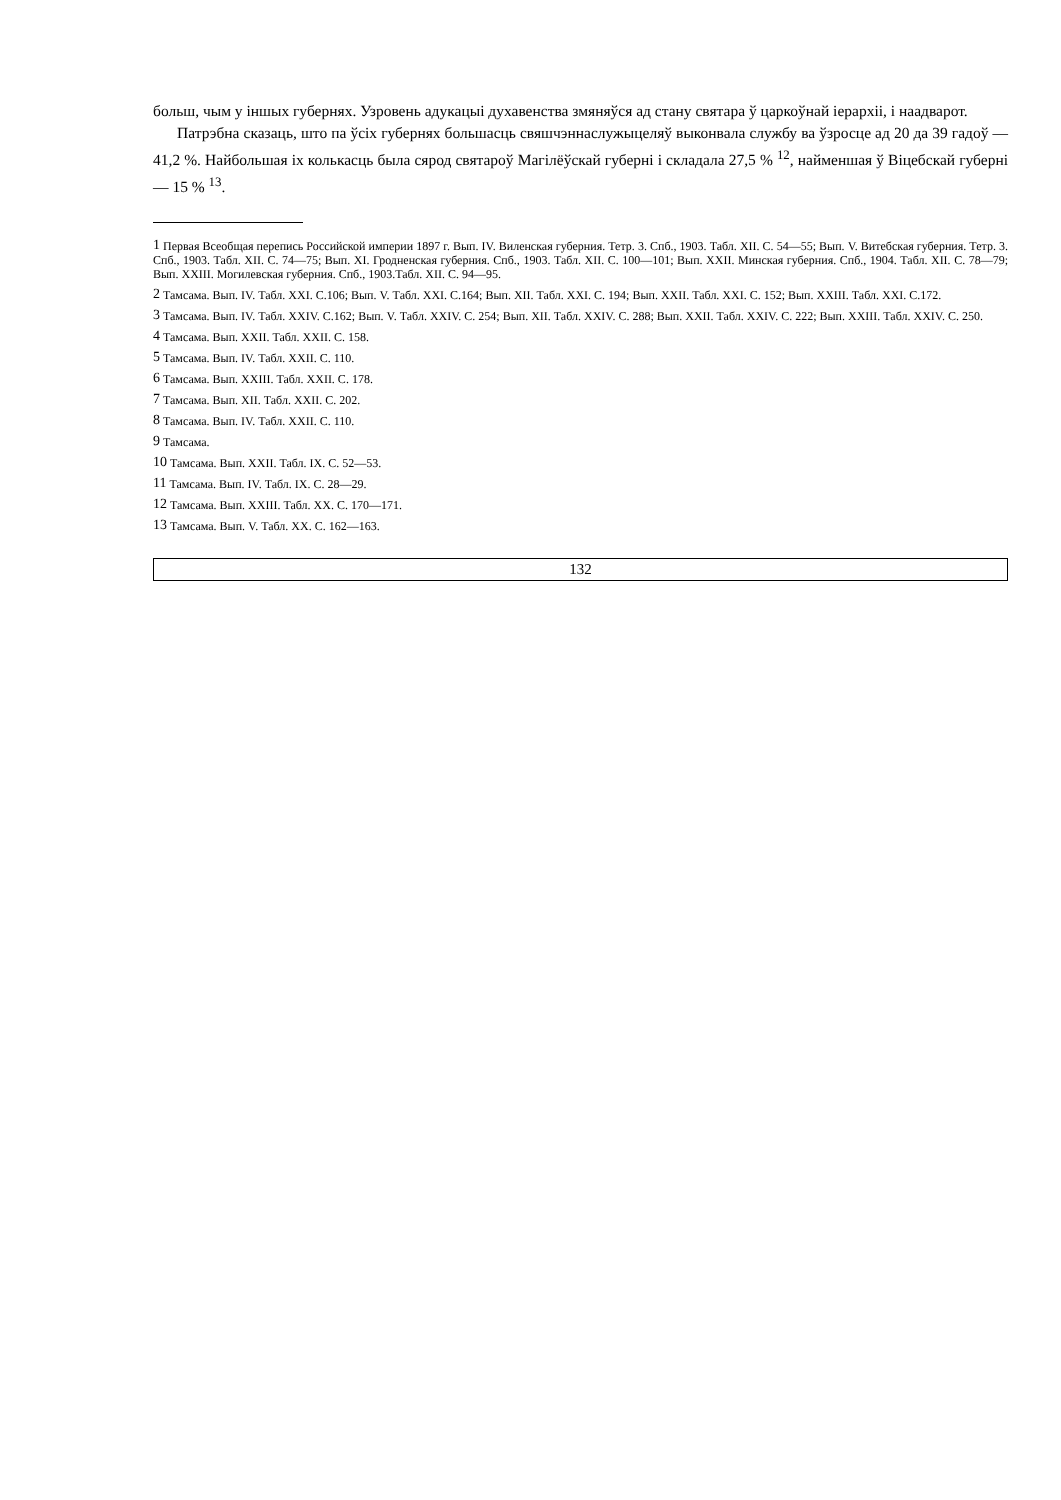больш, чым у іншых губернях. Узровень адукацыі духавенства змяняўся ад стану святара ў царкоўнай іерархіі, і наадварот.
Патрэбна сказаць, што па ўсіх губернях большасць свяшчэннаслужыцеляў выконвала службу ва ўзросце ад 20 да 39 гадоў — 41,2 %. Найбольшая іх колькасць была сярод святароў Магілёўскай губерні і складала 27,5 % <sup>12</sup>, найменшая ў Віцебскай губерні — 15 % <sup>13</sup>.
<sup>1</sup> Первая Всеобщая перепись Российской империи 1897 г. Вып. IV. Виленская губерния. Тетр. 3. Спб., 1903. Табл. XII. С. 54—55; Вып. V. Витебская губерния. Тетр. 3. Спб., 1903. Табл. XII. С. 74—75; Вып. XI. Гродненская губерния. Спб., 1903. Табл. XII. С. 100—101; Вып. XXII. Минская губерния. Спб., 1904. Табл. XII. С. 78—79; Вып. XXIII. Могилевская губерния. Спб., 1903.Табл. XII. С. 94—95.
<sup>2</sup> Тамсама. Вып. IV. Табл. XXI. С.106; Вып. V. Табл. XXI. С.164; Вып. XII. Табл. XXI. С. 194; Вып. XXII. Табл. XXI. С. 152; Вып. XXIII. Табл. XXI. С.172.
<sup>3</sup> Тамсама. Вып. IV. Табл. XXIV. С.162; Вып. V. Табл. XXIV. С. 254; Вып. XII. Табл. XXIV. С. 288; Вып. XXII. Табл. XXIV. С. 222; Вып. XXIII. Табл. XXIV. С. 250.
<sup>4</sup> Тамсама. Вып. XXII. Табл. XXII. С. 158.
<sup>5</sup> Тамсама. Вып. IV. Табл. XXII. С. 110.
<sup>6</sup> Тамсама. Вып. XXIII. Табл. XXII. С. 178.
<sup>7</sup> Тамсама. Вып. XII. Табл. XXII. С. 202.
<sup>8</sup> Тамсама. Вып. IV. Табл. XXII. С. 110.
<sup>9</sup> Тамсама.
<sup>10</sup> Тамсама. Вып. XXII. Табл. IX. С. 52—53.
<sup>11</sup> Тамсама. Вып. IV. Табл. IX. С. 28—29.
<sup>12</sup> Тамсама. Вып. XXIII. Табл. XX. С. 170—171.
<sup>13</sup> Тамсама. Вып. V. Табл. XX. С. 162—163.
132